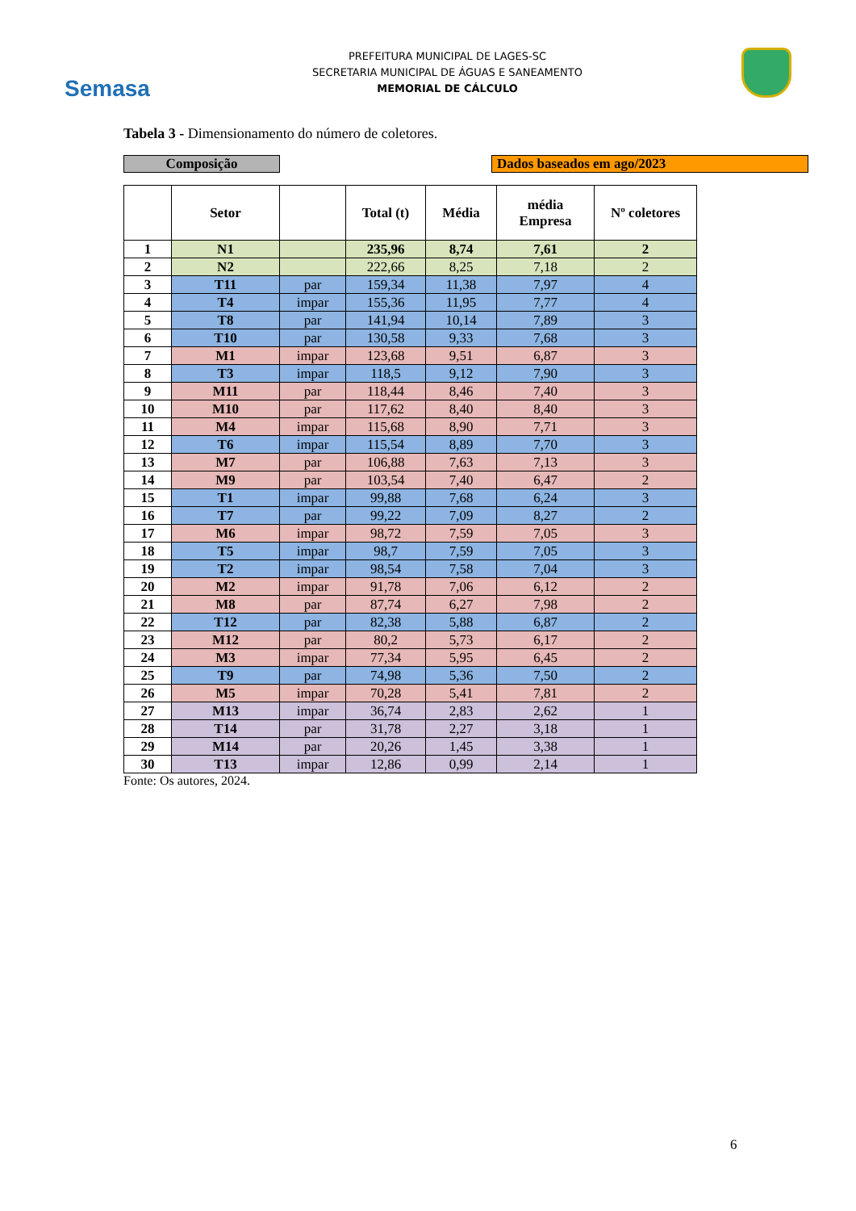Semasa
PREFEITURA MUNICIPAL DE LAGES-SC
SECRETARIA MUNICIPAL DE ÁGUAS E SANEAMENTO
MEMORIAL DE CÁLCULO
Tabela 3 - Dimensionamento do número de coletores.
Composição Dados baseados em ago/2023
| | Setor | | Total (t) | Média | média Empresa | Nº coletores |
| --- | --- | --- | --- | --- | --- | --- |
| 1 | N1 | | 235,96 | 8,74 | 7,61 | 2 |
| 2 | N2 | | 222,66 | 8,25 | 7,18 | 2 |
| 3 | T11 | par | 159,34 | 11,38 | 7,97 | 4 |
| 4 | T4 | impar | 155,36 | 11,95 | 7,77 | 4 |
| 5 | T8 | par | 141,94 | 10,14 | 7,89 | 3 |
| 6 | T10 | par | 130,58 | 9,33 | 7,68 | 3 |
| 7 | M1 | impar | 123,68 | 9,51 | 6,87 | 3 |
| 8 | T3 | impar | 118,5 | 9,12 | 7,90 | 3 |
| 9 | M11 | par | 118,44 | 8,46 | 7,40 | 3 |
| 10 | M10 | par | 117,62 | 8,40 | 8,40 | 3 |
| 11 | M4 | impar | 115,68 | 8,90 | 7,71 | 3 |
| 12 | T6 | impar | 115,54 | 8,89 | 7,70 | 3 |
| 13 | M7 | par | 106,88 | 7,63 | 7,13 | 3 |
| 14 | M9 | par | 103,54 | 7,40 | 6,47 | 2 |
| 15 | T1 | impar | 99,88 | 7,68 | 6,24 | 3 |
| 16 | T7 | par | 99,22 | 7,09 | 8,27 | 2 |
| 17 | M6 | impar | 98,72 | 7,59 | 7,05 | 3 |
| 18 | T5 | impar | 98,7 | 7,59 | 7,05 | 3 |
| 19 | T2 | impar | 98,54 | 7,58 | 7,04 | 3 |
| 20 | M2 | impar | 91,78 | 7,06 | 6,12 | 2 |
| 21 | M8 | par | 87,74 | 6,27 | 7,98 | 2 |
| 22 | T12 | par | 82,38 | 5,88 | 6,87 | 2 |
| 23 | M12 | par | 80,2 | 5,73 | 6,17 | 2 |
| 24 | M3 | impar | 77,34 | 5,95 | 6,45 | 2 |
| 25 | T9 | par | 74,98 | 5,36 | 7,50 | 2 |
| 26 | M5 | impar | 70,28 | 5,41 | 7,81 | 2 |
| 27 | M13 | impar | 36,74 | 2,83 | 2,62 | 1 |
| 28 | T14 | par | 31,78 | 2,27 | 3,18 | 1 |
| 29 | M14 | par | 20,26 | 1,45 | 3,38 | 1 |
| 30 | T13 | impar | 12,86 | 0,99 | 2,14 | 1 |
Fonte: Os autores, 2024.
6